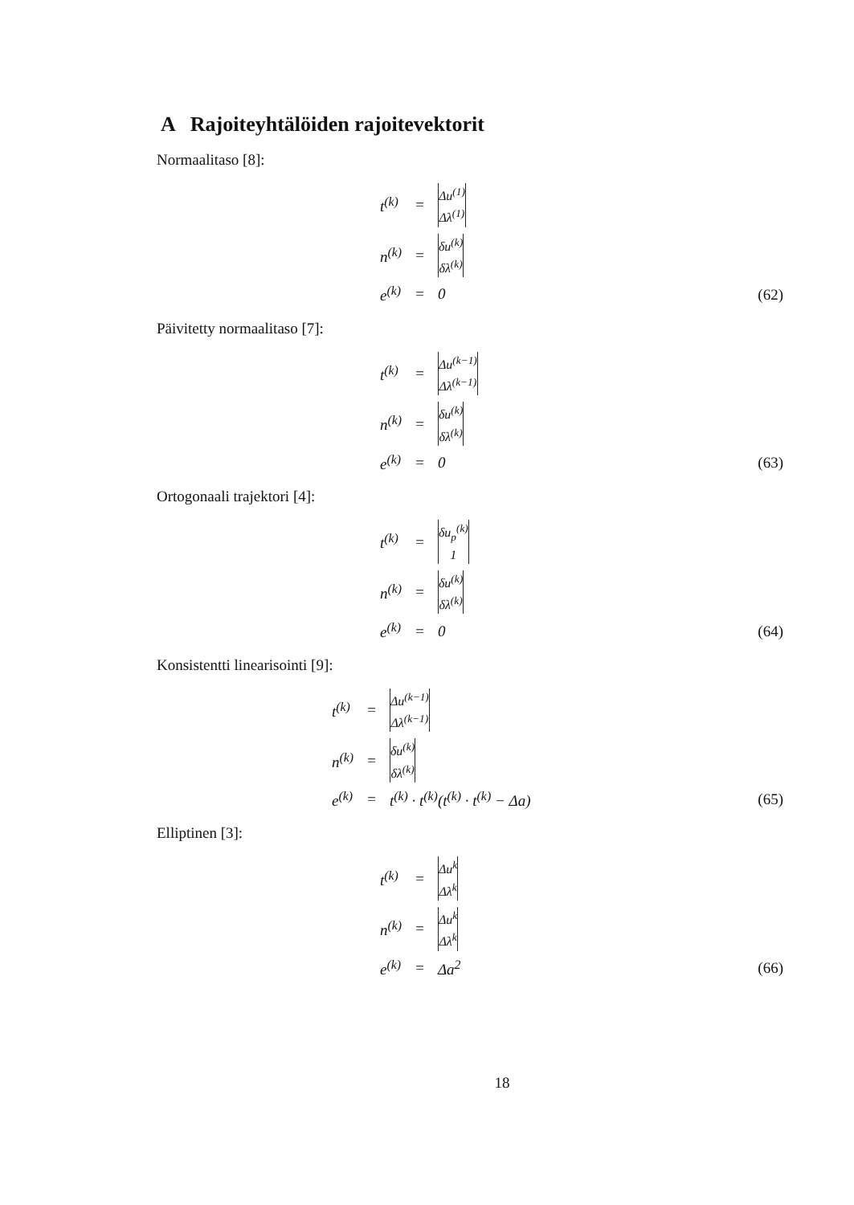A Rajoiteyhtälöiden rajoitevektorit
Normaalitaso [8]:
| t<sup>(k)</sup> | = | Δu<sup>(1)</sup> Δλ<sup>(1)</sup> |
| n<sup>(k)</sup> | = | δu<sup>(k)</sup> δλ<sup>(k)</sup> |
| e<sup>(k)</sup> | = | 0 |
(62)
Päivitetty normaalitaso [7]:
| t<sup>(k)</sup> | = | Δu<sup>(k−1)</sup> Δλ<sup>(k−1)</sup> |
| n<sup>(k)</sup> | = | δu<sup>(k)</sup> δλ<sup>(k)</sup> |
| e<sup>(k)</sup> | = | 0 |
(63)
Ortogonaali trajektori [4]:
| t<sup>(k)</sup> | = | δu<sub>p</sub><sup>(k)</sup> 1 |
| n<sup>(k)</sup> | = | δu<sup>(k)</sup> δλ<sup>(k)</sup> |
| e<sup>(k)</sup> | = | 0 |
(64)
Konsistentti linearisointi [9]:
| t<sup>(k)</sup> | = | Δu<sup>(k−1)</sup> Δλ<sup>(k−1)</sup> |
| n<sup>(k)</sup> | = | δu<sup>(k)</sup> δλ<sup>(k)</sup> |
| e<sup>(k)</sup> | = | t<sup>(k)</sup> · t<sup>(k)</sup>(t<sup>(k)</sup> · t<sup>(k)</sup> − Δa) |
(65)
Elliptinen [3]:
| t<sup>(k)</sup> | = | Δu<sup>k</sup> Δλ<sup>k</sup> |
| n<sup>(k)</sup> | = | Δu<sup>k</sup> Δλ<sup>k</sup> |
| e<sup>(k)</sup> | = | Δa<sup>2</sup> |
(66)
18